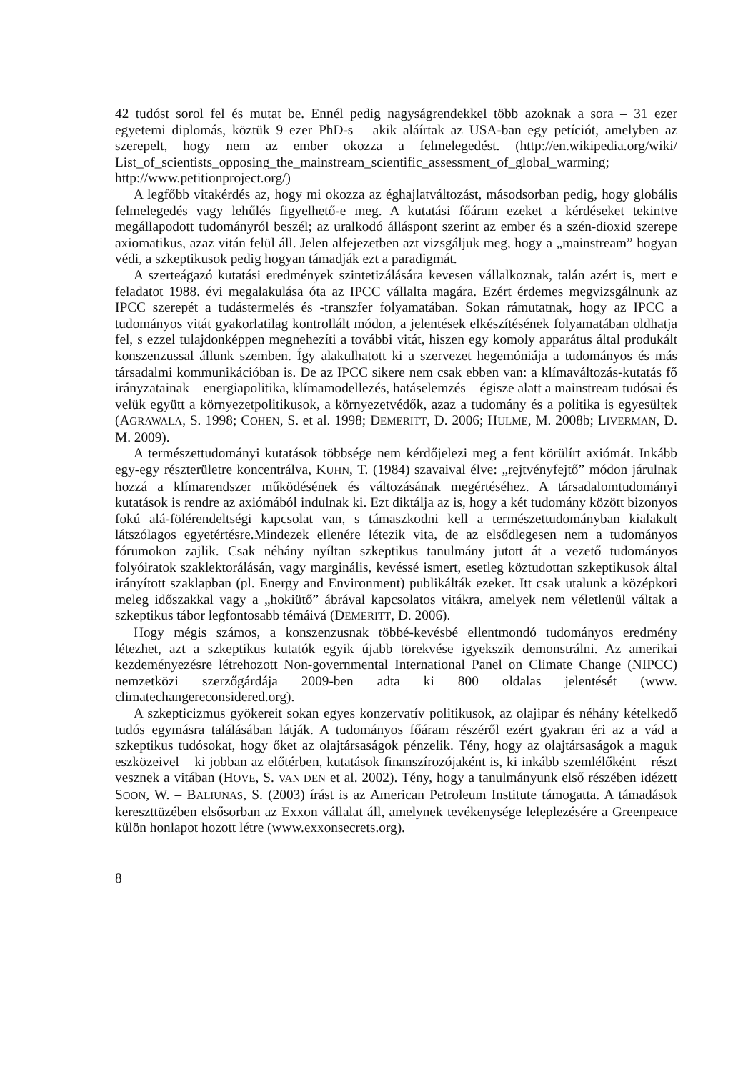42 tudóst sorol fel és mutat be. Ennél pedig nagyságrendekkel több azoknak a sora – 31 ezer egyetemi diplomás, köztük 9 ezer PhD-s – akik aláírtak az USA-ban egy petíciót, amelyben az szerepelt, hogy nem az ember okozza a felmelegedést. (http://en.wikipedia.org/wiki/ List_of_scientists_opposing_the_mainstream_scientific_assessment_of_global_warming; http://www.petitionproject.org/)
A legfőbb vitakérdés az, hogy mi okozza az éghajlatváltozást, másodsorban pedig, hogy globális felmelegedés vagy lehűlés figyelhető-e meg. A kutatási főáram ezeket a kérdéseket tekintve megállapodott tudományról beszél; az uralkodó álláspont szerint az ember és a szén-dioxid szerepe axiomatikus, azaz vitán felül áll. Jelen alfejezetben azt vizsgáljuk meg, hogy a „mainstream” hogyan védi, a szkeptikusok pedig hogyan támadják ezt a paradigmát.
A szerteágazó kutatási eredmények szintetizálására kevesen vállalkoznak, talán azért is, mert e feladatot 1988. évi megalakulása óta az IPCC vállalta magára. Ezért érdemes megvizsgálnunk az IPCC szerepét a tudástermelés és -transzfer folyamatában. Sokan rámutatnak, hogy az IPCC a tudományos vitát gyakorlatilag kontrollált módon, a jelentések elkészítésének folyamatában oldhatja fel, s ezzel tulajdonképpen megnehezíti a további vitát, hiszen egy komoly apparátus által produkált konszenzussal állunk szemben. Így alakulhatott ki a szervezet hegemóniája a tudományos és más társadalmi kommunikációban is. De az IPCC sikere nem csak ebben van: a klímaváltozás-kutatás fő irányzatainak – energiapolitika, klímamodellezés, hatáselemzés – égisze alatt a mainstream tudósai és velük együtt a környezetpolitikusok, a környezetvédők, azaz a tudomány és a politika is egyesültek (AGRAWALA, S. 1998; COHEN, S. et al. 1998; DEMERITT, D. 2006; HULME, M. 2008b; LIVERMAN, D. M. 2009).
A természettudományi kutatások többsége nem kérdőjelezi meg a fent körülírt axiómát. Inkább egy-egy részterületre koncentrálva, KUHN, T. (1984) szavaival élve: „rejtvényfejtő” módon járulnak hozzá a klímarendszer működésének és változásának megértéséhez. A társadalomtudományi kutatások is rendre az axiómából indulnak ki. Ezt diktálja az is, hogy a két tudomány között bizonyos fokú alá-fölérendeltségi kapcsolat van, s támaszkodni kell a természettudományban kialakult látszólagos egyetértésre.Mindezek ellenére létezik vita, de az elsődlegesen nem a tudományos fórumokon zajlik. Csak néhány nyíltan szkeptikus tanulmány jutott át a vezető tudományos folyóiratok szaklektorálásán, vagy marginális, kevéssé ismert, esetleg köztudottan szkeptikusok által irányított szaklapban (pl. Energy and Environment) publikálták ezeket. Itt csak utalunk a középkori meleg időszakkal vagy a „hokiütő” ábrával kapcsolatos vitákra, amelyek nem véletlenül váltak a szkeptikus tábor legfontosabb témáivá (DEMERITT, D. 2006).
Hogy mégis számos, a konszenzusnak többé-kevésbé ellentmondó tudományos eredmény létezhet, azt a szkeptikus kutatók egyik újabb törekvése igyekszik demonstrálni. Az amerikai kezdeményezésre létrehozott Non-governmental International Panel on Climate Change (NIPCC) nemzetközi szerzőgárdája 2009-ben adta ki 800 oldalas jelentését (www. climatechangereconsidered.org).
A szkepticizmus gyökereit sokan egyes konzervatív politikusok, az olajipar és néhány kételkedő tudós egymásra találásában látják. A tudományos főáram részéről ezért gyakran éri az a vád a szkeptikus tudósokat, hogy őket az olajtársaságok pénzelik. Tény, hogy az olajtársaságok a maguk eszközeivel – ki jobban az előtérben, kutatások finanszírozójaként is, ki inkább szemlélőként – részt vesznek a vitában (HOVE, S. VAN DEN et al. 2002). Tény, hogy a tanulmányunk első részében idézett SOON, W. – BALIUNAS, S. (2003) írást is az American Petroleum Institute támogatta. A támadások kereszttüzében elsősorban az Exxon vállalat áll, amelynek tevékenysége leleplezésére a Greenpeace külön honlapot hozott létre (www.exxonsecrets.org).
8